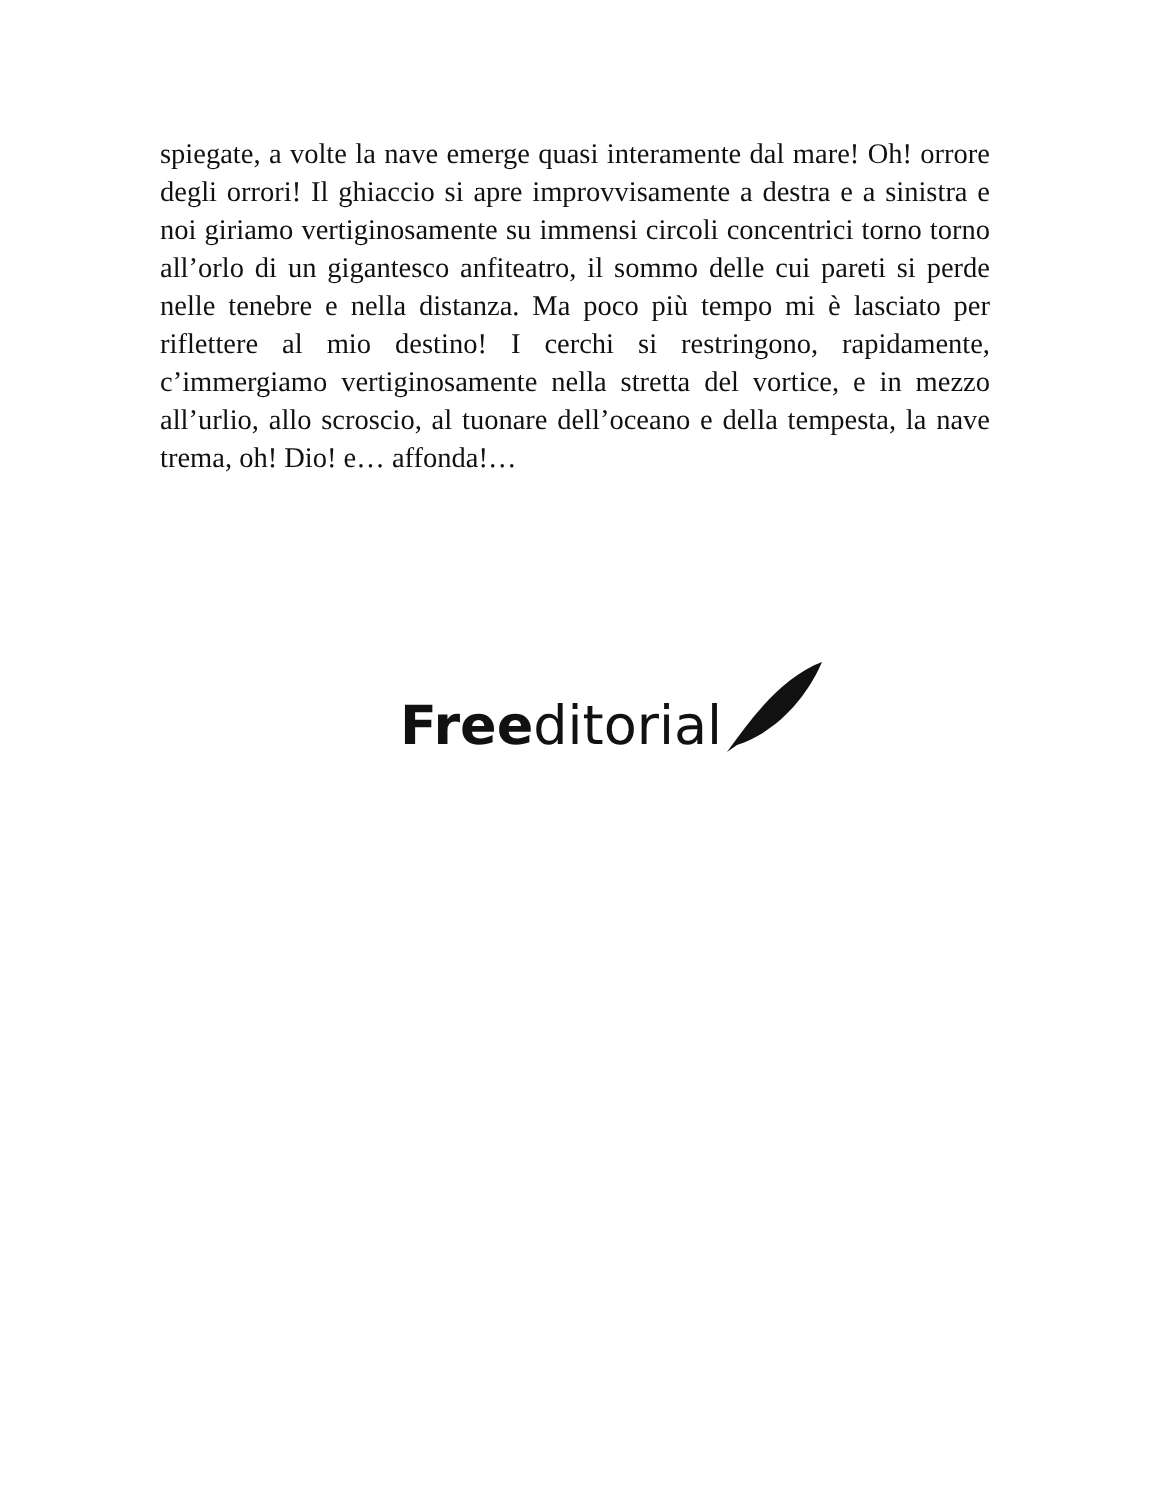spiegate, a volte la nave emerge quasi interamente dal mare! Oh! orrore degli orrori! Il ghiaccio si apre improvvisamente a destra e a sinistra e noi giriamo vertiginosamente su immensi circoli concentrici torno torno all’orlo di un gigantesco anfiteatro, il sommo delle cui pareti si perde nelle tenebre e nella distanza. Ma poco più tempo mi è lasciato per riflettere al mio destino! I cerchi si restringono, rapidamente, c’immergiamo vertiginosamente nella stretta del vortice, e in mezzo all’urlio, allo scroscio, al tuonare dell’oceano e della tempesta, la nave trema, oh! Dio! e… affonda!…
Freeditorial